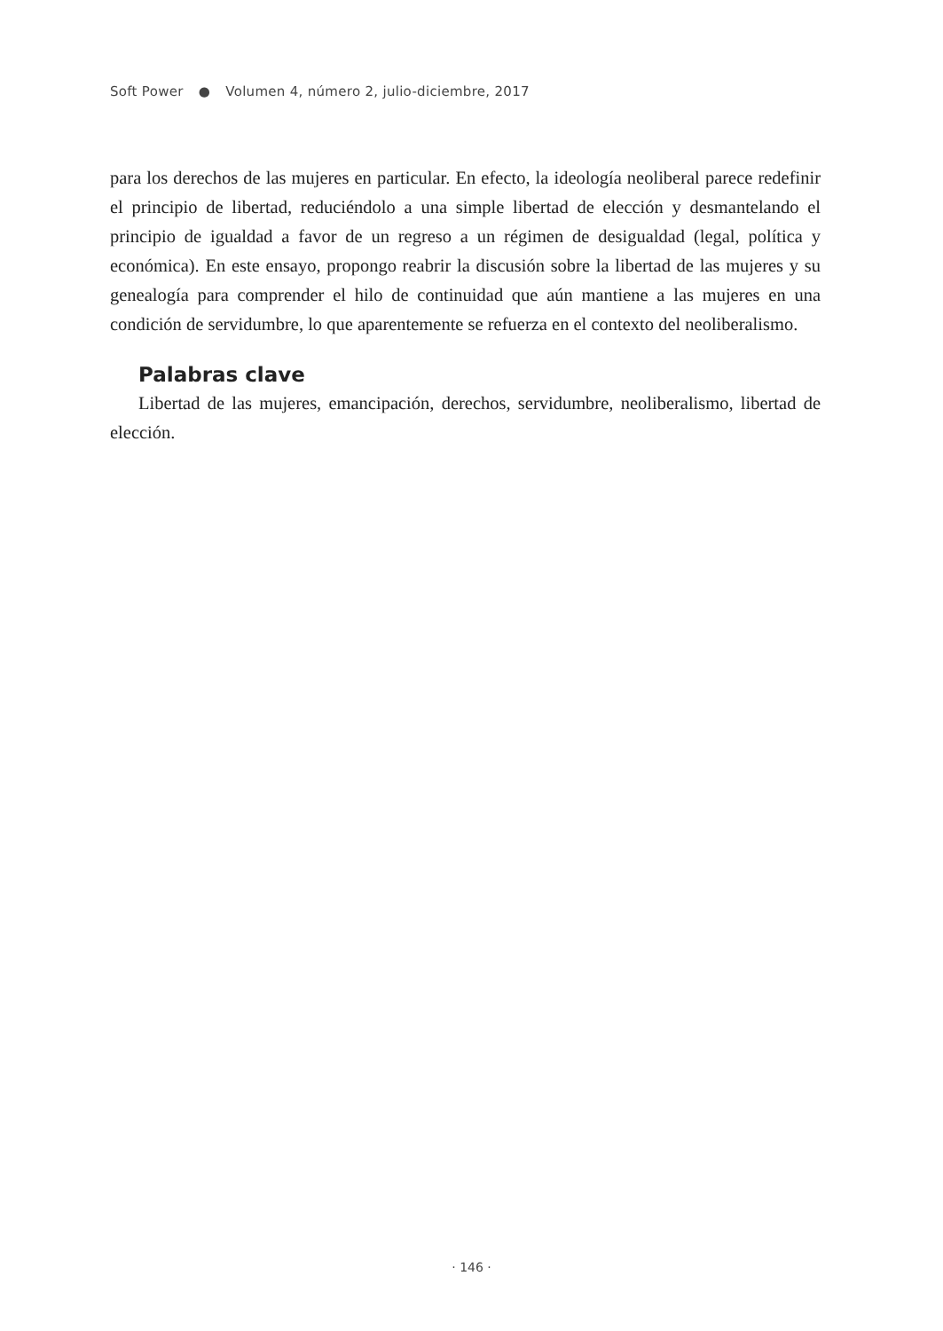Soft Power ● Volumen 4, número 2, julio-diciembre, 2017
para los derechos de las mujeres en particular. En efecto, la ideología neoliberal parece redefinir el principio de libertad, reduciéndolo a una simple libertad de elección y desmantelando el principio de igualdad a favor de un regreso a un régimen de desigualdad (legal, política y económica). En este ensayo, propongo reabrir la discusión sobre la libertad de las mujeres y su genealogía para comprender el hilo de continuidad que aún mantiene a las mujeres en una condición de servidumbre, lo que aparentemente se refuerza en el contexto del neoliberalismo.
Palabras clave
Libertad de las mujeres, emancipación, derechos, servidumbre, neoliberalismo, libertad de elección.
· 146 ·